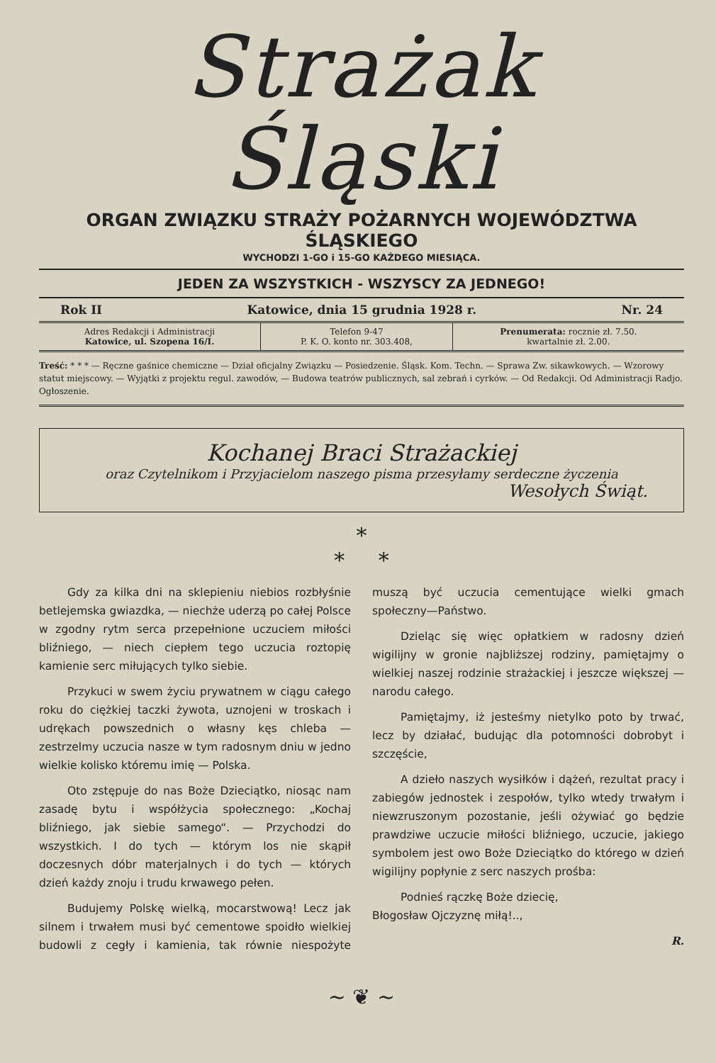Strażak Śląski
ORGAN ZWIĄZKU STRAŻY POŻARNYCH WOJEWÓDZTWA ŚLĄSKIEGO
WYCHODZI 1-GO i 15-GO KAŻDEGO MIESIĄCA.
JEDEN ZA WSZYSTKICH - WSZYSCY ZA JEDNEGO!
Rok II Katowice, dnia 15 grudnia 1928 r. Nr. 24
| Adres Redakcji i Administracji Katowice, ul. Szopena 16/I. | Telefon 9-47 P. K. O. konto nr. 303.408, | Prenumerata: rocznie zł. 7.50. kwartalnie zł. 2.00. |
Treść: * * * — Ręczne gaśnice chemiczne — Dział oficjalny Związku — Posiedzenie. Śląsk. Kom. Techn. — Sprawa Zw. sikawkowych. — Wzorowy statut miejscowy. — Wyjątki z projektu regul. zawodów, — Budowa teatrów publicznych, sal zebrań i cyrków. — Od Redakcji. Od Administracji Radjo. Ogłoszenie.
Kochanej Braci Strażackiej
oraz Czytelnikom i Przyjacielom naszego pisma przesyłamy serdeczne życzenia
Wesołych Świąt.
*
* *
Gdy za kilka dni na sklepieniu niebios rozbłyśnie betlejemska gwiazdka, — niechże uderzą po całej Polsce w zgodny rytm serca przepełnione uczuciem miłości bliźniego, — niech ciepłem tego uczucia roztopię kamienie serc miłujących tylko siebie.
Przykuci w swem życiu prywatnem w ciągu całego roku do ciężkiej taczki żywota, uznojeni w troskach i udrękach powszednich o własny kęs chleba — zestrzelmy uczucia nasze w tym radosnym dniu w jedno wielkie kolisko któremu imię — Polska.
Oto zstępuje do nas Boże Dzieciątko, niosąc nam zasadę bytu i współżycia społecznego: „Kochaj bliźniego, jak siebie samego“. — Przychodzi do wszystkich. I do tych — którym los nie skąpił doczesnych dóbr materjalnych i do tych — których dzień każdy znoju i trudu krwawego pełen.
Budujemy Polskę wielką, mocarstwową! Lecz jak silnem i trwałem musi być cementowe spoidło wielkiej budowli z cegły i kamienia, tak równie niespożyte muszą być uczucia cementujące wielki gmach społeczny—Państwo.
Dzieląc się więc opłatkiem w radosny dzień wigilijny w gronie najbliższej rodziny, pamiętajmy o wielkiej naszej rodzinie strażackiej i jeszcze większej — narodu całego.
Pamiętajmy, iż jesteśmy nietylko poto by trwać, lecz by działać, budując dla potomności dobrobyt i szczęście,
A dzieło naszych wysiłków i dążeń, rezultat pracy i zabiegów jednostek i zespołów, tylko wtedy trwałym i niewzruszonym pozostanie, jeśli ożywiać go będzie prawdziwe uczucie miłości bliźniego, uczucie, jakiego symbolem jest owo Boże Dzieciątko do którego w dzień wigilijny popłynie z serc naszych prośba:
Podnieś rączkę Boże dziecię,
Błogosław Ojczyznę miłą!..,
R.
~ ❦ ~